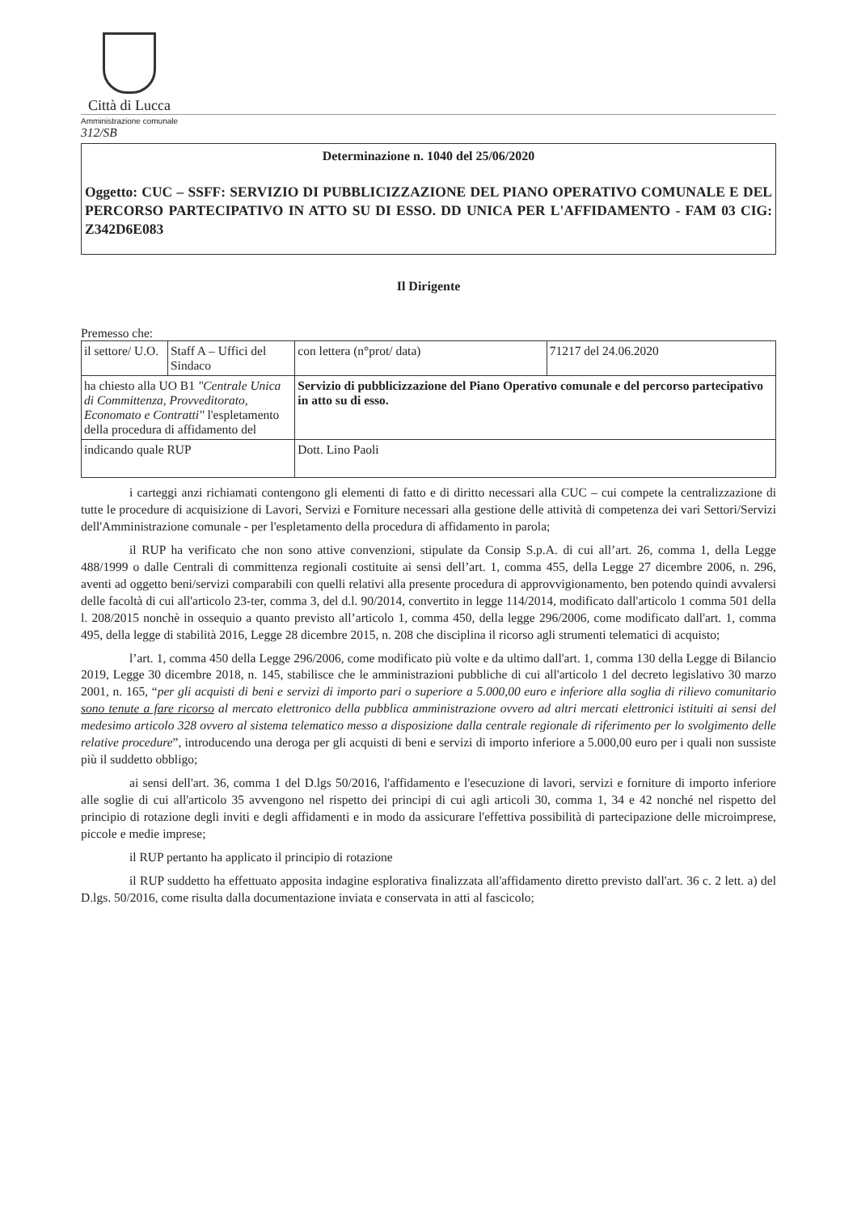Città di Lucca
Amministrazione comunale
312/SB
Determinazione n. 1040 del 25/06/2020
Oggetto: CUC – SSFF: SERVIZIO DI PUBBLICIZZAZIONE DEL PIANO OPERATIVO COMUNALE E DEL PERCORSO PARTECIPATIVO IN ATTO SU DI ESSO. DD UNICA PER L'AFFIDAMENTO - FAM 03 CIG: Z342D6E083
Il Dirigente
Premesso che:
| il settore/ U.O. | Staff A – Uffici del Sindaco | | con lettera (n°prot/ data) | 71217 del 24.06.2020 |
| ha chiesto alla UO B1 "Centrale Unica di Committenza, Provveditorato, Economato e Contratti" l'espletamento della procedura di affidamento del | | Servizio di pubblicizzazione del Piano Operativo comunale e del percorso partecipativo in atto su di esso. | | |
| indicando quale RUP | | Dott. Lino Paoli | | |
i carteggi anzi richiamati contengono gli elementi di fatto e di diritto necessari alla CUC – cui compete la centralizzazione di tutte le procedure di acquisizione di Lavori, Servizi e Forniture necessari alla gestione delle attività di competenza dei vari Settori/Servizi dell'Amministrazione comunale - per l'espletamento della procedura di affidamento in parola;
il RUP ha verificato che non sono attive convenzioni, stipulate da Consip S.p.A. di cui all’art. 26, comma 1, della Legge 488/1999 o dalle Centrali di committenza regionali costituite ai sensi dell’art. 1, comma 455, della Legge 27 dicembre 2006, n. 296, aventi ad oggetto beni/servizi comparabili con quelli relativi alla presente procedura di approvvigionamento, ben potendo quindi avvalersi delle facoltà di cui all'articolo 23-ter, comma 3, del d.l. 90/2014, convertito in legge 114/2014, modificato dall'articolo 1 comma 501 della l. 208/2015 nonchè in ossequio a quanto previsto all’articolo 1, comma 450, della legge 296/2006, come modificato dall'art. 1, comma 495, della legge di stabilità 2016, Legge 28 dicembre 2015, n. 208 che disciplina il ricorso agli strumenti telematici di acquisto;
l’art. 1, comma 450 della Legge 296/2006, come modificato più volte e da ultimo dall'art. 1, comma 130 della Legge di Bilancio 2019, Legge 30 dicembre 2018, n. 145, stabilisce che le amministrazioni pubbliche di cui all'articolo 1 del decreto legislativo 30 marzo 2001, n. 165, “per gli acquisti di beni e servizi di importo pari o superiore a 5.000,00 euro e inferiore alla soglia di rilievo comunitario sono tenute a fare ricorso al mercato elettronico della pubblica amministrazione ovvero ad altri mercati elettronici istituiti ai sensi del medesimo articolo 328 ovvero al sistema telematico messo a disposizione dalla centrale regionale di riferimento per lo svolgimento delle relative procedure”, introducendo una deroga per gli acquisti di beni e servizi di importo inferiore a 5.000,00 euro per i quali non sussiste più il suddetto obbligo;
ai sensi dell'art. 36, comma 1 del D.lgs 50/2016, l'affidamento e l'esecuzione di lavori, servizi e forniture di importo inferiore alle soglie di cui all'articolo 35 avvengono nel rispetto dei principi di cui agli articoli 30, comma 1, 34 e 42 nonché nel rispetto del principio di rotazione degli inviti e degli affidamenti e in modo da assicurare l'effettiva possibilità di partecipazione delle microimprese, piccole e medie imprese;
il RUP pertanto ha applicato il principio di rotazione
il RUP suddetto ha effettuato apposita indagine esplorativa finalizzata all'affidamento diretto previsto dall'art. 36 c. 2 lett. a) del D.lgs. 50/2016, come risulta dalla documentazione inviata e conservata in atti al fascicolo;